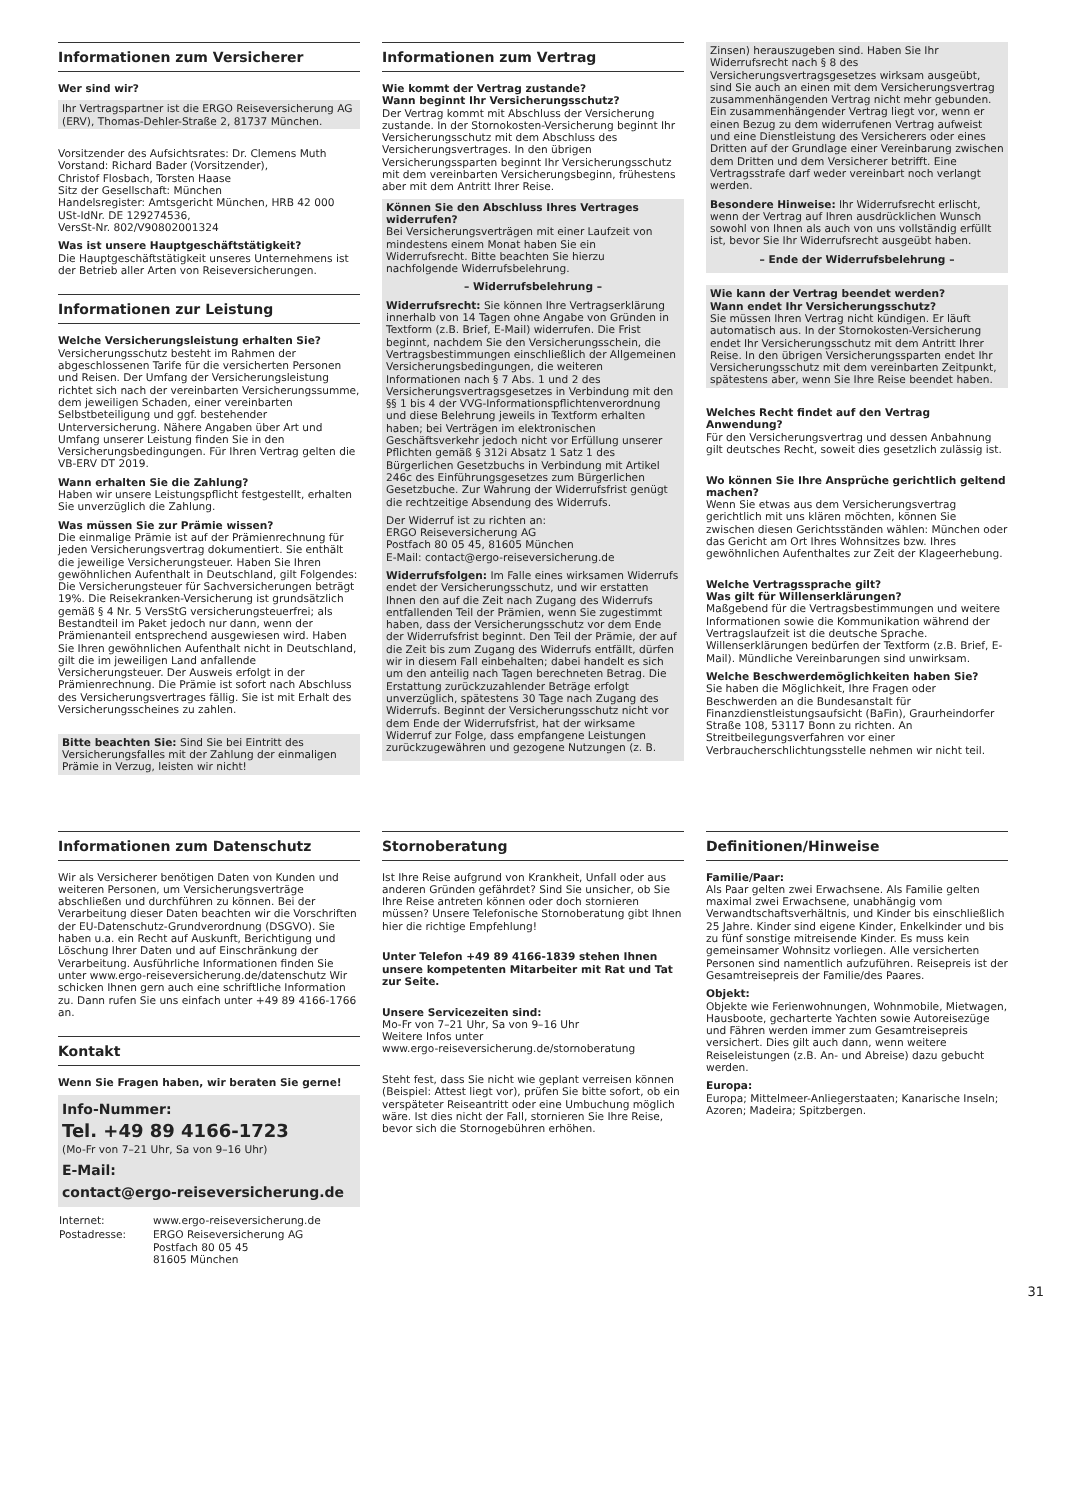Informationen zum Versicherer
Wer sind wir?
Ihr Vertragspartner ist die ERGO Reiseversicherung AG (ERV), Thomas-Dehler-Straße 2, 81737 München.
Vorsitzender des Aufsichtsrates: Dr. Clemens Muth
Vorstand: Richard Bader (Vorsitzender),
Christof Flosbach, Torsten Haase
Sitz der Gesellschaft: München
Handelsregister: Amtsgericht München, HRB 42 000
USt-IdNr. DE 129274536,
VersSt-Nr. 802/V90802001324
Was ist unsere Hauptgeschäftstätigkeit?
Die Hauptgeschäftstätigkeit unseres Unternehmens ist der Betrieb aller Arten von Reiseversicherungen.
Informationen zur Leistung
Welche Versicherungsleistung erhalten Sie?
Versicherungsschutz besteht im Rahmen der abgeschlossenen Tarife für die versicherten Personen und Reisen. Der Umfang der Versicherungsleistung richtet sich nach der vereinbarten Versicherungssumme, dem jeweiligen Schaden, einer vereinbarten Selbstbeteiligung und ggf. bestehender Unterversicherung. Nähere Angaben über Art und Umfang unserer Leistung finden Sie in den Versicherungsbedingungen. Für Ihren Vertrag gelten die VB-ERV DT 2019.
Wann erhalten Sie die Zahlung?
Haben wir unsere Leistungspflicht festgestellt, erhalten Sie unverzüglich die Zahlung.
Was müssen Sie zur Prämie wissen?
Die einmalige Prämie ist auf der Prämienrechnung für jeden Versicherungsvertrag dokumentiert. Sie enthält die jeweilige Versicherungsteuer. Haben Sie Ihren gewöhnlichen Aufenthalt in Deutschland, gilt Folgendes: Die Versicherungsteuer für Sachversicherungen beträgt 19%. Die Reisekranken-Versicherung ist grundsätzlich gemäß § 4 Nr. 5 VersStG versicherungsteuerfrei; als Bestandteil im Paket jedoch nur dann, wenn der Prämienanteil entsprechend ausgewiesen wird. Haben Sie Ihren gewöhnlichen Aufenthalt nicht in Deutschland, gilt die im jeweiligen Land anfallende Versicherungsteuer. Der Ausweis erfolgt in der Prämienrechnung. Die Prämie ist sofort nach Abschluss des Versicherungsvertrages fällig. Sie ist mit Erhalt des Versicherungsscheines zu zahlen.
Bitte beachten Sie: Sind Sie bei Eintritt des Versicherungsfalles mit der Zahlung der einmaligen Prämie in Verzug, leisten wir nicht!
Informationen zum Vertrag
Wie kommt der Vertrag zustande?
Wann beginnt Ihr Versicherungsschutz?
Der Vertrag kommt mit Abschluss der Versicherung zustande. In der Stornokosten-Versicherung beginnt Ihr Versicherungsschutz mit dem Abschluss des Versicherungsvertrages. In den übrigen Versicherungssparten beginnt Ihr Versicherungsschutz mit dem vereinbarten Versicherungsbeginn, frühestens aber mit dem Antritt Ihrer Reise.
Können Sie den Abschluss Ihres Vertrages widerrufen?
Bei Versicherungsverträgen mit einer Laufzeit von mindestens einem Monat haben Sie ein Widerrufsrecht. Bitte beachten Sie hierzu nachfolgende Widerrufsbelehrung.
– Widerrufsbelehrung –
Widerrufsrecht: Sie können Ihre Vertragserklärung innerhalb von 14 Tagen ohne Angabe von Gründen in Textform (z.B. Brief, E-Mail) widerrufen. Die Frist beginnt, nachdem Sie den Versicherungsschein, die Vertragsbestimmungen einschließlich der Allgemeinen Versicherungsbedingungen, die weiteren Informationen nach § 7 Abs. 1 und 2 des Versicherungsvertragsgesetzes in Verbindung mit den §§ 1 bis 4 der VVG-Informationspflichtenverordnung und diese Belehrung jeweils in Textform erhalten haben; bei Verträgen im elektronischen Geschäftsverkehr jedoch nicht vor Erfüllung unserer Pflichten gemäß § 312i Absatz 1 Satz 1 des Bürgerlichen Gesetzbuchs in Verbindung mit Artikel 246c des Einführungsgesetzes zum Bürgerlichen Gesetzbuche. Zur Wahrung der Widerrufsfrist genügt die rechtzeitige Absendung des Widerrufs.
Der Widerruf ist zu richten an:
ERGO Reiseversicherung AG
Postfach 80 05 45, 81605 München
E-Mail: contact@ergo-reiseversicherung.de
Widerrufsfolgen: Im Falle eines wirksamen Widerrufs endet der Versicherungsschutz, und wir erstatten Ihnen den auf die Zeit nach Zugang des Widerrufs entfallenden Teil der Prämien, wenn Sie zugestimmt haben, dass der Versicherungsschutz vor dem Ende der Widerrufsfrist beginnt. Den Teil der Prämie, der auf die Zeit bis zum Zugang des Widerrufs entfällt, dürfen wir in diesem Fall einbehalten; dabei handelt es sich um den anteilig nach Tagen berechneten Betrag. Die Erstattung zurückzuzahlender Beträge erfolgt unverzüglich, spätestens 30 Tage nach Zugang des Widerrufs. Beginnt der Versicherungsschutz nicht vor dem Ende der Widerrufsfrist, hat der wirksame Widerruf zur Folge, dass empfangene Leistungen zurückzugewähren und gezogene Nutzungen (z. B.
Zinsen) herauszugeben sind. Haben Sie Ihr Widerrufsrecht nach § 8 des Versicherungsvertragsgesetzes wirksam ausgeübt, sind Sie auch an einen mit dem Versicherungsvertrag zusammenhängenden Vertrag nicht mehr gebunden. Ein zusammenhängender Vertrag liegt vor, wenn er einen Bezug zu dem widerrufenen Vertrag aufweist und eine Dienstleistung des Versicherers oder eines Dritten auf der Grundlage einer Vereinbarung zwischen dem Dritten und dem Versicherer betrifft. Eine Vertragsstrafe darf weder vereinbart noch verlangt werden.
Besondere Hinweise: Ihr Widerrufsrecht erlischt, wenn der Vertrag auf Ihren ausdrücklichen Wunsch sowohl von Ihnen als auch von uns vollständig erfüllt ist, bevor Sie Ihr Widerrufsrecht ausgeübt haben.
– Ende der Widerrufsbelehrung –
Wie kann der Vertrag beendet werden?
Wann endet Ihr Versicherungsschutz?
Sie müssen Ihren Vertrag nicht kündigen. Er läuft automatisch aus. In der Stornokosten-Versicherung endet Ihr Versicherungsschutz mit dem Antritt Ihrer Reise. In den übrigen Versicherungssparten endet Ihr Versicherungsschutz mit dem vereinbarten Zeitpunkt, spätestens aber, wenn Sie Ihre Reise beendet haben.
Welches Recht findet auf den Vertrag Anwendung?
Für den Versicherungsvertrag und dessen Anbahnung gilt deutsches Recht, soweit dies gesetzlich zulässig ist.
Wo können Sie Ihre Ansprüche gerichtlich geltend machen?
Wenn Sie etwas aus dem Versicherungsvertrag gerichtlich mit uns klären möchten, können Sie zwischen diesen Gerichtsständen wählen: München oder das Gericht am Ort Ihres Wohnsitzes bzw. Ihres gewöhnlichen Aufenthaltes zur Zeit der Klageerhebung.
Welche Vertragssprache gilt?
Was gilt für Willenserklärungen?
Maßgebend für die Vertragsbestimmungen und weitere Informationen sowie die Kommunikation während der Vertragslaufzeit ist die deutsche Sprache. Willenserklärungen bedürfen der Textform (z.B. Brief, E-Mail). Mündliche Vereinbarungen sind unwirksam.
Welche Beschwerdemöglichkeiten haben Sie?
Sie haben die Möglichkeit, Ihre Fragen oder Beschwerden an die Bundesanstalt für Finanzdienstleistungsaufsicht (BaFin), Graurheindorfer Straße 108, 53117 Bonn zu richten. An Streitbeilegungsverfahren vor einer Verbraucherschlichtungsstelle nehmen wir nicht teil.
Informationen zum Datenschutz
Wir als Versicherer benötigen Daten von Kunden und weiteren Personen, um Versicherungsverträge abschließen und durchführen zu können. Bei der Verarbeitung dieser Daten beachten wir die Vorschriften der EU-Datenschutz-Grundverordnung (DSGVO). Sie haben u.a. ein Recht auf Auskunft, Berichtigung und Löschung Ihrer Daten und auf Einschränkung der Verarbeitung. Ausführliche Informationen finden Sie unter www.ergo-reiseversicherung.de/datenschutz Wir schicken Ihnen gern auch eine schriftliche Information zu. Dann rufen Sie uns einfach unter +49 89 4166-1766 an.
Kontakt
Wenn Sie Fragen haben, wir beraten Sie gerne!
Info-Nummer:
Tel. +49 89 4166-1723
(Mo-Fr von 7–21 Uhr, Sa von 9–16 Uhr)
E-Mail:
contact@ergo-reiseversicherung.de
| Internet: | www.ergo-reiseversicherung.de |
| Postadresse: | ERGO Reiseversicherung AG Postfach 80 05 45 81605 München |
Stornoberatung
Ist Ihre Reise aufgrund von Krankheit, Unfall oder aus anderen Gründen gefährdet? Sind Sie unsicher, ob Sie Ihre Reise antreten können oder doch stornieren müssen? Unsere Telefonische Stornoberatung gibt Ihnen hier die richtige Empfehlung!
Unter Telefon +49 89 4166-1839 stehen Ihnen unsere kompetenten Mitarbeiter mit Rat und Tat zur Seite.
Unsere Servicezeiten sind:
Mo-Fr von 7–21 Uhr, Sa von 9–16 Uhr
Weitere Infos unter
www.ergo-reiseversicherung.de/stornoberatung
Steht fest, dass Sie nicht wie geplant verreisen können (Beispiel: Attest liegt vor), prüfen Sie bitte sofort, ob ein verspäteter Reiseantritt oder eine Umbuchung möglich wäre. Ist dies nicht der Fall, stornieren Sie Ihre Reise, bevor sich die Stornogebühren erhöhen.
Definitionen/Hinweise
Familie/Paar:
Als Paar gelten zwei Erwachsene. Als Familie gelten maximal zwei Erwachsene, unabhängig vom Verwandtschaftsverhältnis, und Kinder bis einschließlich 25 Jahre. Kinder sind eigene Kinder, Enkelkinder und bis zu fünf sonstige mitreisende Kinder. Es muss kein gemeinsamer Wohnsitz vorliegen. Alle versicherten Personen sind namentlich aufzuführen. Reisepreis ist der Gesamtreisepreis der Familie/des Paares.
Objekt:
Objekte wie Ferienwohnungen, Wohnmobile, Mietwagen, Hausboote, gecharterte Yachten sowie Autoreisezüge und Fähren werden immer zum Gesamtreisepreis versichert. Dies gilt auch dann, wenn weitere Reiseleistungen (z.B. An- und Abreise) dazu gebucht werden.
Europa:
Europa; Mittelmeer-Anliegerstaaten; Kanarische Inseln; Azoren; Madeira; Spitzbergen.
31